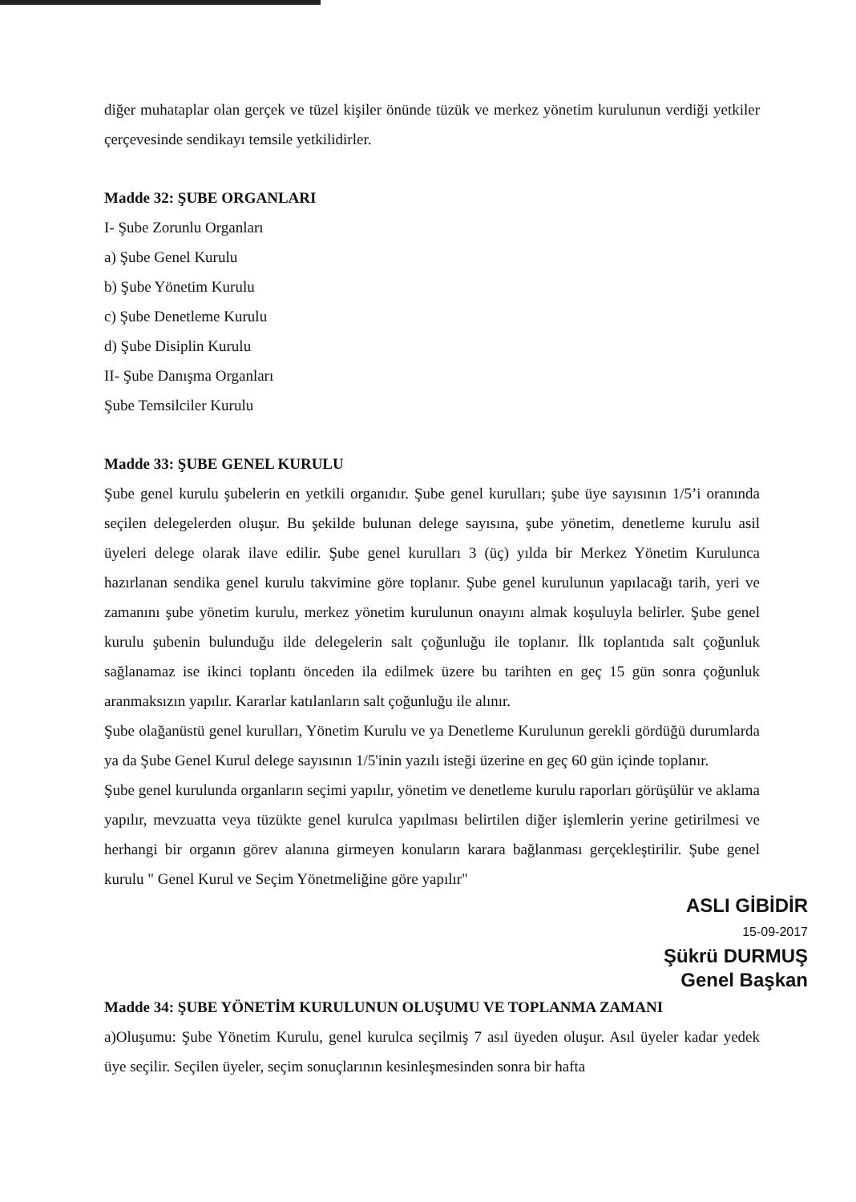diğer muhataplar olan gerçek ve tüzel kişiler önünde tüzük ve merkez yönetim kurulunun verdiği yetkiler çerçevesinde sendikayı temsile yetkilidirler.
Madde 32: ŞUBE ORGANLARI
I- Şube Zorunlu Organları
a) Şube Genel Kurulu
b) Şube Yönetim Kurulu
c) Şube Denetleme Kurulu
d) Şube Disiplin Kurulu
II- Şube Danışma Organları
Şube Temsilciler Kurulu
Madde 33: ŞUBE GENEL KURULU
Şube genel kurulu şubelerin en yetkili organıdır. Şube genel kurulları; şube üye sayısının 1/5’i oranında seçilen delegelerden oluşur. Bu şekilde bulunan delege sayısına, şube yönetim, denetleme kurulu asil üyeleri delege olarak ilave edilir. Şube genel kurulları 3 (üç) yılda bir Merkez Yönetim Kurulunca hazırlanan sendika genel kurulu takvimine göre toplanır. Şube genel kurulunun yapılacağı tarih, yeri ve zamanını şube yönetim kurulu, merkez yönetim kurulunun onayını almak koşuluyla belirler. Şube genel kurulu şubenin bulunduğu ilde delegelerin salt çoğunluğu ile toplanır. İlk toplantıda salt çoğunluk sağlanamaz ise ikinci toplantı önceden ila edilmek üzere bu tarihten en geç 15 gün sonra çoğunluk aranmaksızın yapılır. Kararlar katılanların salt çoğunluğu ile alınır.
Şube olağanüstü genel kurulları, Yönetim Kurulu ve ya Denetleme Kurulunun gerekli gördüğü durumlarda ya da Şube Genel Kurul delege sayısının 1/5'inin yazılı isteği üzerine en geç 60 gün içinde toplanır.
Şube genel kurulunda organların seçimi yapılır, yönetim ve denetleme kurulu raporları görüşülür ve aklama yapılır, mevzuatta veya tüzükte genel kurulca yapılması belirtilen diğer işlemlerin yerine getirilmesi ve herhangi bir organın görev alanına girmeyen konuların karara bağlanması gerçekleştirilir. Şube genel kurulu " Genel Kurul ve Seçim Yönetmeliğine göre yapılır"
ASLI GİBİDİR
15-09-2017
Şükrü DURMUŞ
Genel Başkan
Madde 34: ŞUBE YÖNETİM KURULUNUN OLUŞUMU VE TOPLANMA ZAMANI
a)Oluşumu: Şube Yönetim Kurulu, genel kurulca seçilmiş 7 asıl üyeden oluşur. Asıl üyeler kadar yedek üye seçilir. Seçilen üyeler, seçim sonuçlarının kesinleşmesinden sonra bir hafta